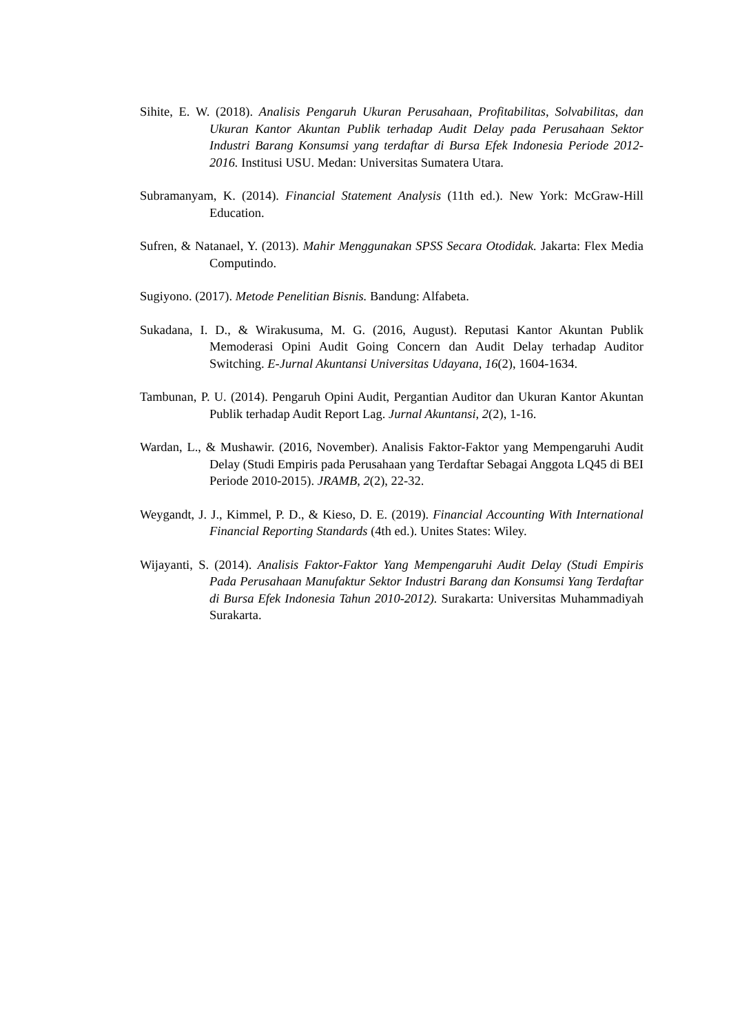Sihite, E. W. (2018). Analisis Pengaruh Ukuran Perusahaan, Profitabilitas, Solvabilitas, dan Ukuran Kantor Akuntan Publik terhadap Audit Delay pada Perusahaan Sektor Industri Barang Konsumsi yang terdaftar di Bursa Efek Indonesia Periode 2012-2016. Institusi USU. Medan: Universitas Sumatera Utara.
Subramanyam, K. (2014). Financial Statement Analysis (11th ed.). New York: McGraw-Hill Education.
Sufren, & Natanael, Y. (2013). Mahir Menggunakan SPSS Secara Otodidak. Jakarta: Flex Media Computindo.
Sugiyono. (2017). Metode Penelitian Bisnis. Bandung: Alfabeta.
Sukadana, I. D., & Wirakusuma, M. G. (2016, August). Reputasi Kantor Akuntan Publik Memoderasi Opini Audit Going Concern dan Audit Delay terhadap Auditor Switching. E-Jurnal Akuntansi Universitas Udayana, 16(2), 1604-1634.
Tambunan, P. U. (2014). Pengaruh Opini Audit, Pergantian Auditor dan Ukuran Kantor Akuntan Publik terhadap Audit Report Lag. Jurnal Akuntansi, 2(2), 1-16.
Wardan, L., & Mushawir. (2016, November). Analisis Faktor-Faktor yang Mempengaruhi Audit Delay (Studi Empiris pada Perusahaan yang Terdaftar Sebagai Anggota LQ45 di BEI Periode 2010-2015). JRAMB, 2(2), 22-32.
Weygandt, J. J., Kimmel, P. D., & Kieso, D. E. (2019). Financial Accounting With International Financial Reporting Standards (4th ed.). Unites States: Wiley.
Wijayanti, S. (2014). Analisis Faktor-Faktor Yang Mempengaruhi Audit Delay (Studi Empiris Pada Perusahaan Manufaktur Sektor Industri Barang dan Konsumsi Yang Terdaftar di Bursa Efek Indonesia Tahun 2010-2012). Surakarta: Universitas Muhammadiyah Surakarta.